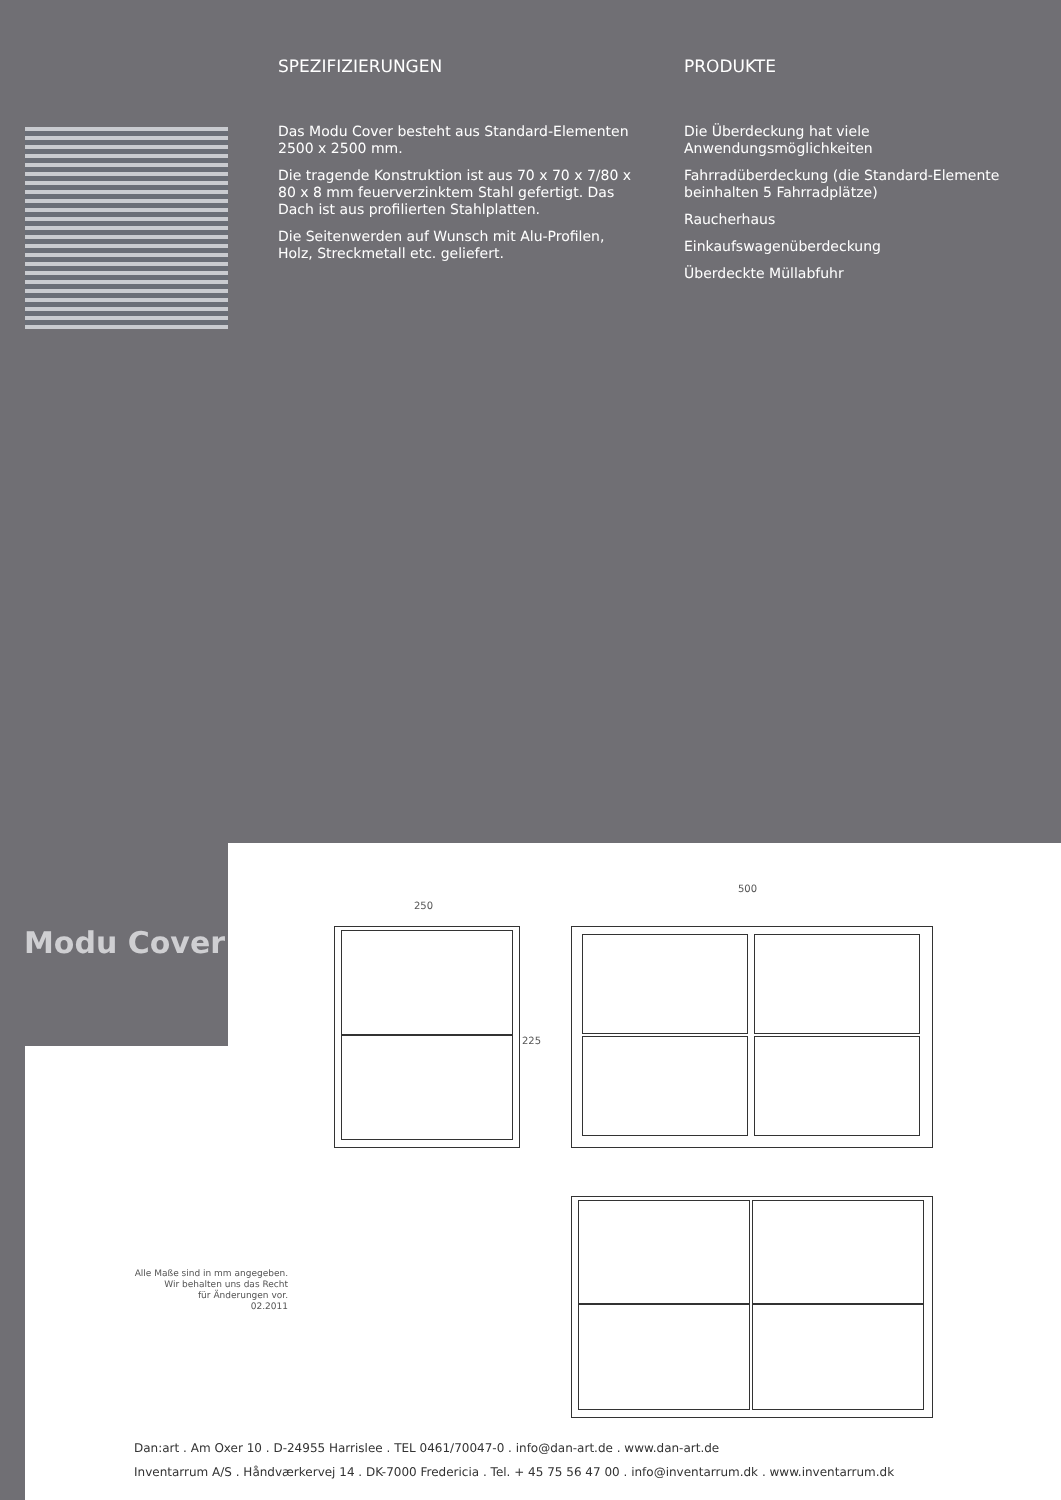SPEZIFIZIERUNGEN
Das Modu Cover besteht aus Standard-Elementen 2500 x 2500 mm.
Die tragende Konstruktion ist aus 70 x 70 x 7/80 x 80 x 8 mm feuerverzinktem Stahl gefertigt. Das Dach ist aus profilierten Stahlplatten.
Die Seitenwerden auf Wunsch mit Alu-Profilen, Holz, Streckmetall etc. geliefert.
PRODUKTE
Die Überdeckung hat viele Anwendungsmöglichkeiten
Fahrradüberdeckung (die Standard-Elemente beinhalten 5 Fahrradplätze)
Raucherhaus
Einkaufswagenüberdeckung
Überdeckte Müllabfuhr
Modu Cover
250
500
225
Alle Maße sind in mm angegeben.
Wir behalten uns das Recht
für Änderungen vor.
02.2011
Dan:art . Am Oxer 10 . D-24955 Harrislee . TEL 0461/70047-0 . info@dan-art.de . www.dan-art.de
Inventarrum A/S . Håndværkervej 14 . DK-7000 Fredericia . Tel. + 45 75 56 47 00 . info@inventarrum.dk . www.inventarrum.dk